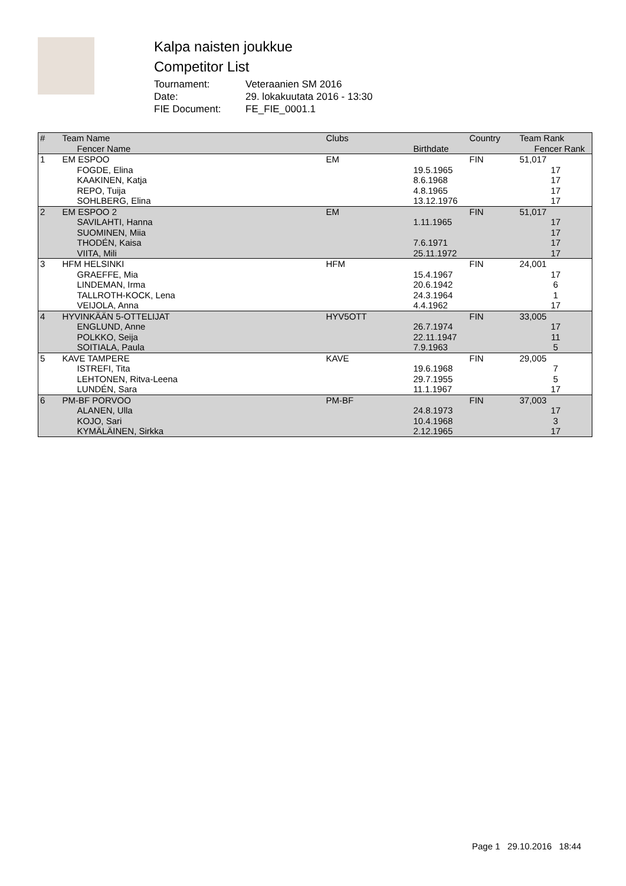Kalpa naisten joukkue
Competitor List
Tournament: Veteraanien SM 2016
Date: 29. lokakuutata 2016 - 13:30
FIE Document: FE_FIE_0001.1
| # | Team Name Fencer Name | Clubs | Birthdate | Country | Team Rank Fencer Rank |
| --- | --- | --- | --- | --- | --- |
| 1 | EM ESPOO | EM | | FIN | 51,017 |
| | FOGDE, Elina | | 19.5.1965 | | 17 |
| | KAAKINEN, Katja | | 8.6.1968 | | 17 |
| | REPO, Tuija | | 4.8.1965 | | 17 |
| | SOHLBERG, Elina | | 13.12.1976 | | 17 |
| 2 | EM ESPOO 2 | EM | | FIN | 51,017 |
| | SAVILAHTI, Hanna | | 1.11.1965 | | 17 |
| | SUOMINEN, Miia | | | | 17 |
| | THODÉN, Kaisa | | 7.6.1971 | | 17 |
| | VIITA, Mili | | 25.11.1972 | | 17 |
| 3 | HFM HELSINKI | HFM | | FIN | 24,001 |
| | GRAEFFE, Mia | | 15.4.1967 | | 17 |
| | LINDEMAN, Irma | | 20.6.1942 | | 6 |
| | TALLROTH-KOCK, Lena | | 24.3.1964 | | 1 |
| | VEIJOLA, Anna | | 4.4.1962 | | 17 |
| 4 | HYVINKÄÄN 5-OTTELIJAT | HYV5OTT | | FIN | 33,005 |
| | ENGLUND, Anne | | 26.7.1974 | | 17 |
| | POLKKO, Seija | | 22.11.1947 | | 11 |
| | SOITIALA, Paula | | 7.9.1963 | | 5 |
| 5 | KAVE TAMPERE | KAVE | | FIN | 29,005 |
| | ISTREFI, Tita | | 19.6.1968 | | 7 |
| | LEHTONEN, Ritva-Leena | | 29.7.1955 | | 5 |
| | LUNDÉN, Sara | | 11.1.1967 | | 17 |
| 6 | PM-BF PORVOO | PM-BF | | FIN | 37,003 |
| | ALANEN, Ulla | | 24.8.1973 | | 17 |
| | KOJO, Sari | | 10.4.1968 | | 3 |
| | KYMÄLÄINEN, Sirkka | | 2.12.1965 | | 17 |
Page 1 29.10.2016 18:44